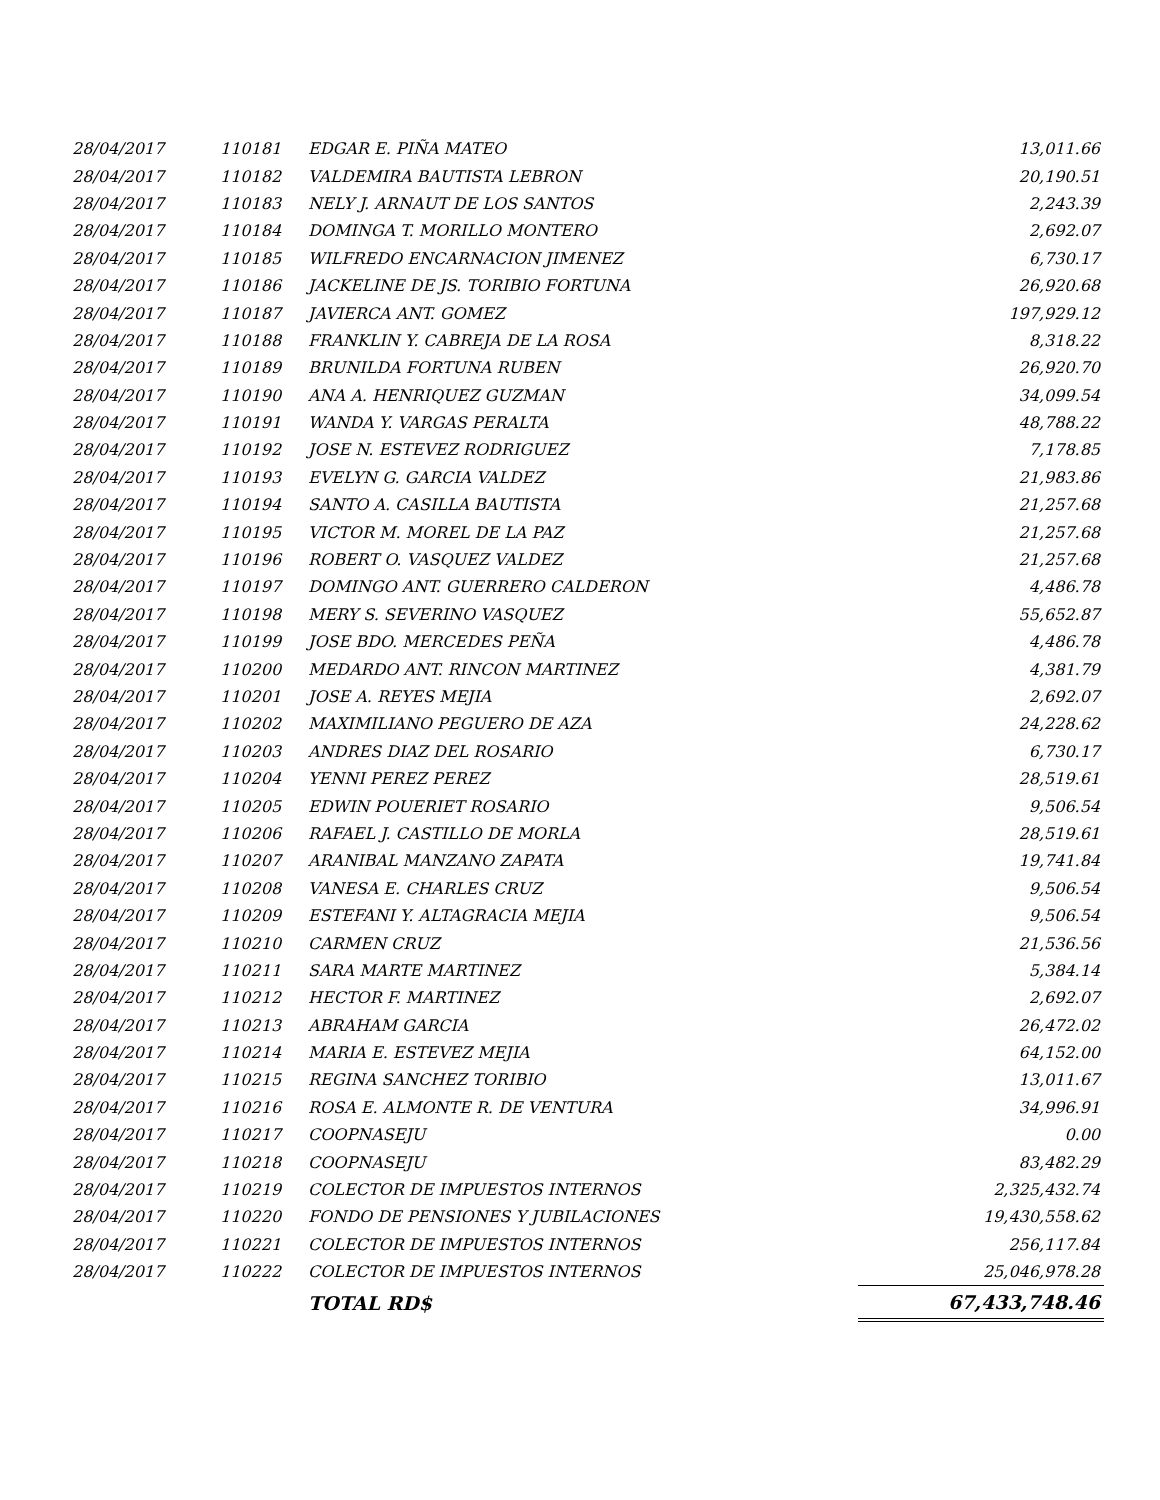| 28/04/2017 | 110181 | EDGAR E. PIÑA MATEO | 13,011.66 |
| 28/04/2017 | 110182 | VALDEMIRA BAUTISTA LEBRON | 20,190.51 |
| 28/04/2017 | 110183 | NELY J. ARNAUT DE LOS SANTOS | 2,243.39 |
| 28/04/2017 | 110184 | DOMINGA T. MORILLO MONTERO | 2,692.07 |
| 28/04/2017 | 110185 | WILFREDO ENCARNACION JIMENEZ | 6,730.17 |
| 28/04/2017 | 110186 | JACKELINE DE JS. TORIBIO FORTUNA | 26,920.68 |
| 28/04/2017 | 110187 | JAVIERCA ANT. GOMEZ | 197,929.12 |
| 28/04/2017 | 110188 | FRANKLIN Y. CABREJA DE LA ROSA | 8,318.22 |
| 28/04/2017 | 110189 | BRUNILDA FORTUNA RUBEN | 26,920.70 |
| 28/04/2017 | 110190 | ANA A. HENRIQUEZ GUZMAN | 34,099.54 |
| 28/04/2017 | 110191 | WANDA Y. VARGAS PERALTA | 48,788.22 |
| 28/04/2017 | 110192 | JOSE N. ESTEVEZ RODRIGUEZ | 7,178.85 |
| 28/04/2017 | 110193 | EVELYN G. GARCIA VALDEZ | 21,983.86 |
| 28/04/2017 | 110194 | SANTO A. CASILLA BAUTISTA | 21,257.68 |
| 28/04/2017 | 110195 | VICTOR M. MOREL DE LA PAZ | 21,257.68 |
| 28/04/2017 | 110196 | ROBERT O. VASQUEZ VALDEZ | 21,257.68 |
| 28/04/2017 | 110197 | DOMINGO ANT. GUERRERO CALDERON | 4,486.78 |
| 28/04/2017 | 110198 | MERY S. SEVERINO VASQUEZ | 55,652.87 |
| 28/04/2017 | 110199 | JOSE BDO. MERCEDES PEÑA | 4,486.78 |
| 28/04/2017 | 110200 | MEDARDO ANT. RINCON MARTINEZ | 4,381.79 |
| 28/04/2017 | 110201 | JOSE A. REYES MEJIA | 2,692.07 |
| 28/04/2017 | 110202 | MAXIMILIANO PEGUERO DE AZA | 24,228.62 |
| 28/04/2017 | 110203 | ANDRES DIAZ DEL ROSARIO | 6,730.17 |
| 28/04/2017 | 110204 | YENNI PEREZ PEREZ | 28,519.61 |
| 28/04/2017 | 110205 | EDWIN POUERIET ROSARIO | 9,506.54 |
| 28/04/2017 | 110206 | RAFAEL J. CASTILLO DE MORLA | 28,519.61 |
| 28/04/2017 | 110207 | ARANIBAL MANZANO ZAPATA | 19,741.84 |
| 28/04/2017 | 110208 | VANESA E. CHARLES CRUZ | 9,506.54 |
| 28/04/2017 | 110209 | ESTEFANI Y. ALTAGRACIA MEJIA | 9,506.54 |
| 28/04/2017 | 110210 | CARMEN CRUZ | 21,536.56 |
| 28/04/2017 | 110211 | SARA MARTE MARTINEZ | 5,384.14 |
| 28/04/2017 | 110212 | HECTOR F. MARTINEZ | 2,692.07 |
| 28/04/2017 | 110213 | ABRAHAM GARCIA | 26,472.02 |
| 28/04/2017 | 110214 | MARIA E. ESTEVEZ MEJIA | 64,152.00 |
| 28/04/2017 | 110215 | REGINA SANCHEZ TORIBIO | 13,011.67 |
| 28/04/2017 | 110216 | ROSA E. ALMONTE R. DE VENTURA | 34,996.91 |
| 28/04/2017 | 110217 | COOPNASEJU | 0.00 |
| 28/04/2017 | 110218 | COOPNASEJU | 83,482.29 |
| 28/04/2017 | 110219 | COLECTOR DE IMPUESTOS INTERNOS | 2,325,432.74 |
| 28/04/2017 | 110220 | FONDO DE PENSIONES Y JUBILACIONES | 19,430,558.62 |
| 28/04/2017 | 110221 | COLECTOR DE IMPUESTOS INTERNOS | 256,117.84 |
| 28/04/2017 | 110222 | COLECTOR DE IMPUESTOS INTERNOS | 25,046,978.28 |
| | | TOTAL RD$ | 67,433,748.46 |